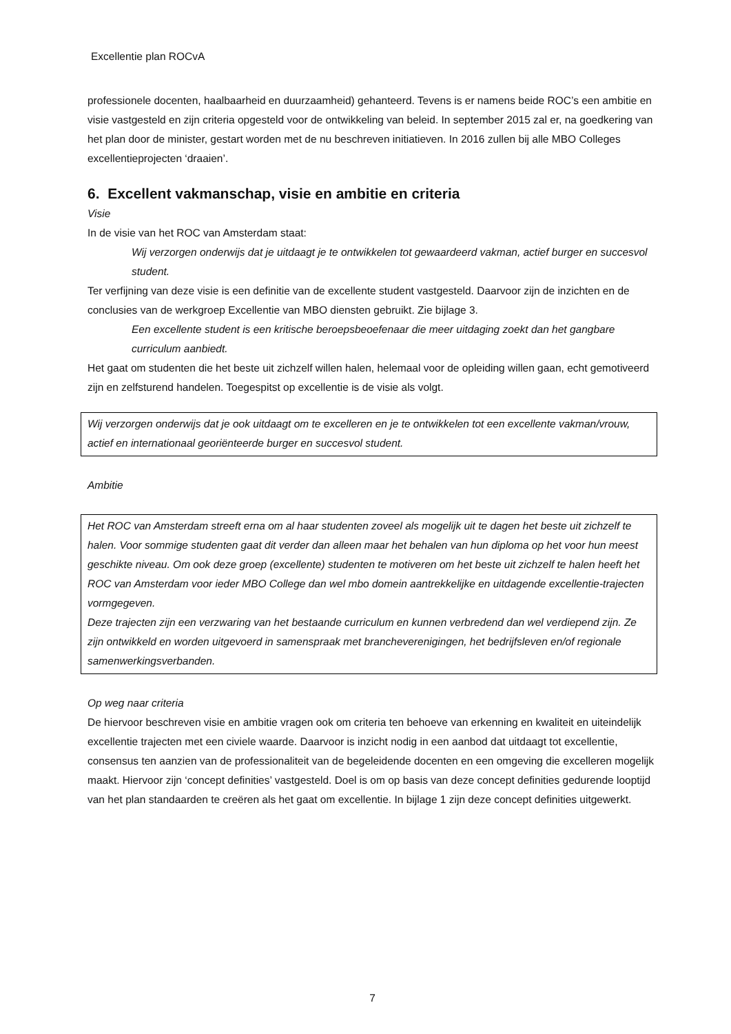Excellentie plan ROCvA
professionele docenten, haalbaarheid en duurzaamheid) gehanteerd. Tevens is er namens beide ROC’s een ambitie en visie vastgesteld en zijn criteria opgesteld voor de ontwikkeling van beleid. In september 2015 zal er, na goedkering van het plan door de minister, gestart worden met de nu beschreven initiatieven. In 2016 zullen bij alle MBO Colleges excellentieprojecten ‘draaien’.
6. Excellent vakmanschap, visie en ambitie en criteria
Visie
In de visie van het ROC van Amsterdam staat:
Wij verzorgen onderwijs dat je uitdaagt je te ontwikkelen tot gewaardeerd vakman, actief burger en succesvol student.
Ter verfijning van deze visie is een definitie van de excellente student vastgesteld. Daarvoor zijn de inzichten en de conclusies van de werkgroep Excellentie van MBO diensten gebruikt. Zie bijlage 3.
Een excellente student is een kritische beroepsbeoefenaar die meer uitdaging zoekt dan het gangbare curriculum aanbiedt.
Het gaat om studenten die het beste uit zichzelf willen halen, helemaal voor de opleiding willen gaan, echt gemotiveerd zijn en zelfsturend handelen. Toegespitst op excellentie is de visie als volgt.
Wij verzorgen onderwijs dat je ook uitdaagt om te excelleren en je te ontwikkelen tot een excellente vakman/vrouw, actief en internationaal georiënteerde burger en succesvol student.
Ambitie
Het ROC van Amsterdam streeft erna om al haar studenten zoveel als mogelijk uit te dagen het beste uit zichzelf te halen. Voor sommige studenten gaat dit verder dan alleen maar het behalen van hun diploma op het voor hun meest geschikte niveau. Om ook deze groep (excellente) studenten te motiveren om het beste uit zichzelf te halen heeft het ROC van Amsterdam voor ieder MBO College dan wel mbo domein aantrekkelijke en uitdagende excellentie-trajecten vormgegeven.
Deze trajecten zijn een verzwaring van het bestaande curriculum en kunnen verbredend dan wel verdiepend zijn. Ze zijn ontwikkeld en worden uitgevoerd in samenspraak met brancheverenigingen, het bedrijfsleven en/of regionale samenwerkingsverbanden.
Op weg naar criteria
De hiervoor beschreven visie en ambitie vragen ook om criteria ten behoeve van erkenning en kwaliteit en uiteindelijk excellentie trajecten met een civiele waarde. Daarvoor is inzicht nodig in een aanbod dat uitdaagt tot excellentie, consensus ten aanzien van de professionaliteit van de begeleidende docenten en een omgeving die excelleren mogelijk maakt. Hiervoor zijn ‘concept definities’ vastgesteld. Doel is om op basis van deze concept definities gedurende looptijd van het plan standaarden te creëren als het gaat om excellentie. In bijlage 1 zijn deze concept definities uitgewerkt.
7